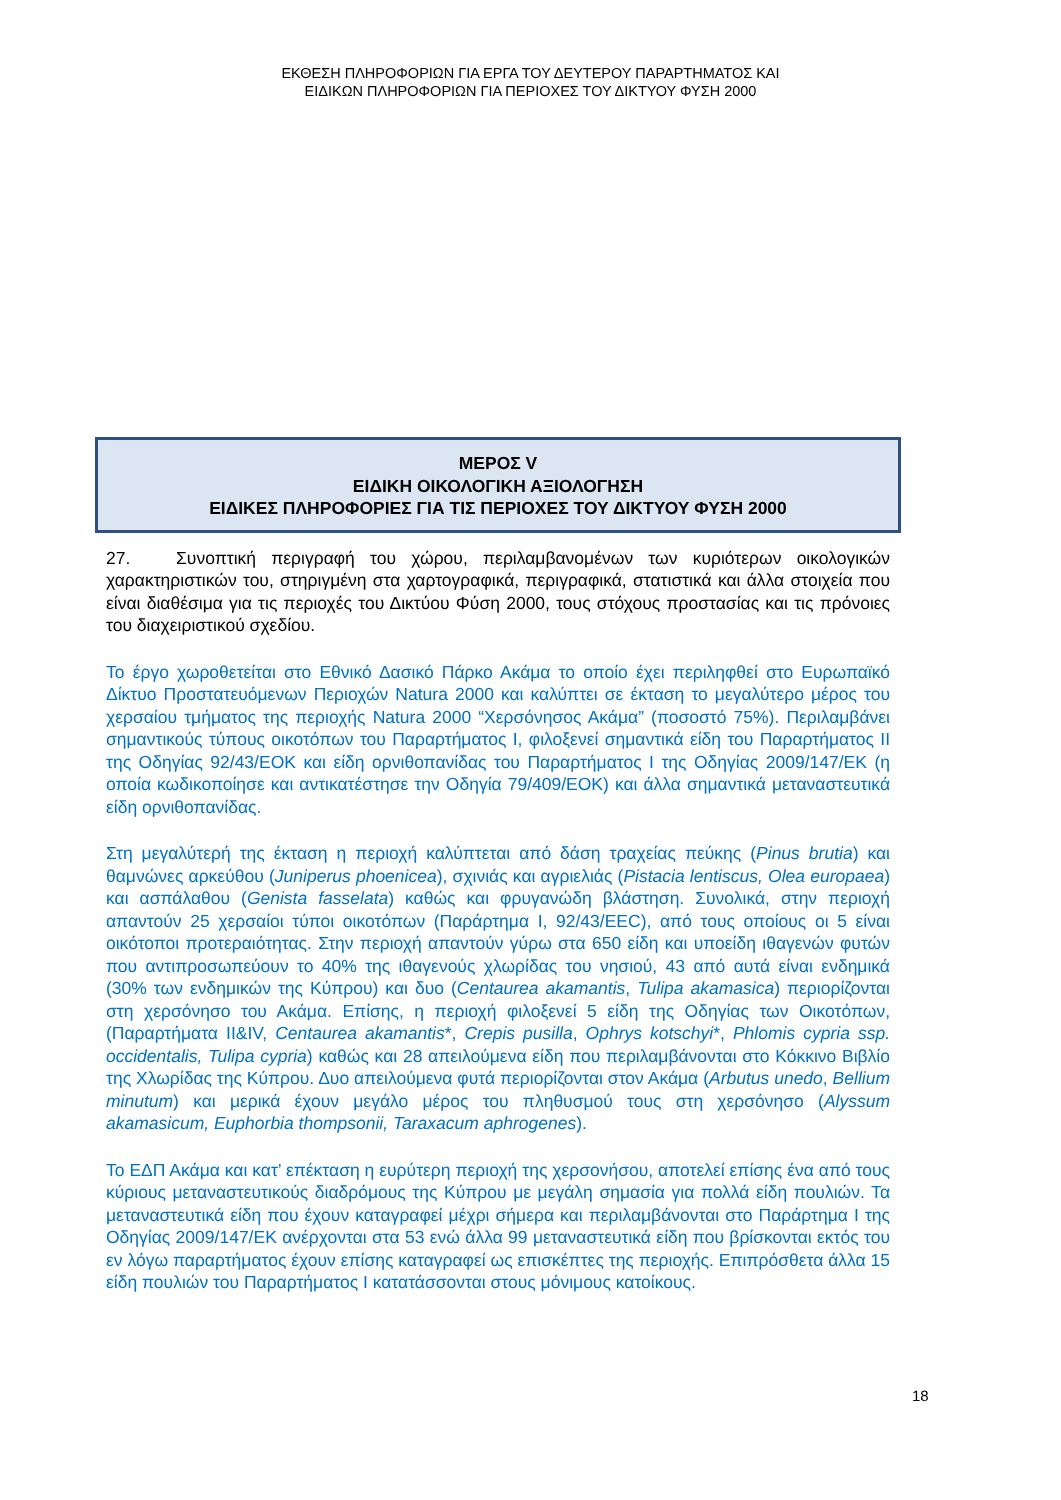ΕΚΘΕΣΗ ΠΛΗΡΟΦΟΡΙΩΝ ΓΙΑ ΕΡΓΑ ΤΟΥ ΔΕΥΤΕΡΟΥ ΠΑΡΑΡΤΗΜΑΤΟΣ ΚΑΙ
ΕΙΔΙΚΩΝ ΠΛΗΡΟΦΟΡΙΩΝ ΓΙΑ ΠΕΡΙΟΧΕΣ ΤΟΥ ΔΙΚΤΥΟΥ ΦΥΣΗ 2000
ΜΕΡΟΣ V
ΕΙΔΙΚΗ ΟΙΚΟΛΟΓΙΚΗ ΑΞΙΟΛΟΓΗΣΗ
ΕΙΔΙΚΕΣ ΠΛΗΡΟΦΟΡΙΕΣ ΓΙΑ ΤΙΣ ΠΕΡΙΟΧΕΣ ΤΟΥ ΔΙΚΤΥΟΥ ΦΥΣΗ 2000
27. Συνοπτική περιγραφή του χώρου, περιλαμβανομένων των κυριότερων οικολογικών χαρακτηριστικών του, στηριγμένη στα χαρτογραφικά, περιγραφικά, στατιστικά και άλλα στοιχεία που είναι διαθέσιμα για τις περιοχές του Δικτύου Φύση 2000, τους στόχους προστασίας και τις πρόνοιες του διαχειριστικού σχεδίου.
Το έργο χωροθετείται στο Εθνικό Δασικό Πάρκο Ακάμα το οποίο έχει περιληφθεί στο Ευρωπαϊκό Δίκτυο Προστατευόμενων Περιοχών Natura 2000 και καλύπτει σε έκταση το μεγαλύτερο μέρος του χερσαίου τμήματος της περιοχής Natura 2000 “Χερσόνησος Ακάμα” (ποσοστό 75%). Περιλαμβάνει σημαντικούς τύπους οικοτόπων του Παραρτήματος Ι, φιλοξενεί σημαντικά είδη του Παραρτήματος ΙΙ της Οδηγίας 92/43/ΕΟΚ και είδη ορνιθοπανίδας του Παραρτήματος Ι της Οδηγίας 2009/147/ΕΚ (η οποία κωδικοποίησε και αντικατέστησε την Οδηγία 79/409/ΕΟΚ) και άλλα σημαντικά μεταναστευτικά είδη ορνιθοπανίδας.
Στη μεγαλύτερή της έκταση η περιοχή καλύπτεται από δάση τραχείας πεύκης (Pinus brutia) και θαμνώνες αρκεύθου (Juniperus phoenicea), σχινιάς και αγριελιάς (Pistacia lentiscus, Olea europaea) και ασπάλαθου (Genista fasselata) καθώς και φρυγανώδη βλάστηση. Συνολικά, στην περιοχή απαντούν 25 χερσαίοι τύποι οικοτόπων (Παράρτημα Ι, 92/43/ΕΕC), από τους οποίους οι 5 είναι οικότοποι προτεραιότητας. Στην περιοχή απαντούν γύρω στα 650 είδη και υποείδη ιθαγενών φυτών που αντιπροσωπεύουν το 40% της ιθαγενούς χλωρίδας του νησιού, 43 από αυτά είναι ενδημικά (30% των ενδημικών της Κύπρου) και δυο (Centaurea akamantis, Tulipa akamasica) περιορίζονται στη χερσόνησο του Ακάμα. Επίσης, η περιοχή φιλοξενεί 5 είδη της Οδηγίας των Οικοτόπων, (Παραρτήματα ΙΙ&ΙV, Centaurea akamantis*, Crepis pusilla, Ophrys kotschyi*, Phlomis cypria ssp. occidentalis, Tulipa cypria) καθώς και 28 απειλούμενα είδη που περιλαμβάνονται στο Κόκκινο Βιβλίο της Χλωρίδας της Κύπρου. Δυο απειλούμενα φυτά περιορίζονται στον Ακάμα (Arbutus unedo, Bellium minutum) και μερικά έχουν μεγάλο μέρος του πληθυσμού τους στη χερσόνησο (Alyssum akamasicum, Euphorbia thompsonii, Taraxacum aphrogenes).
Το ΕΔΠ Ακάμα και κατ’ επέκταση η ευρύτερη περιοχή της χερσονήσου, αποτελεί επίσης ένα από τους κύριους μεταναστευτικούς διαδρόμους της Κύπρου με μεγάλη σημασία για πολλά είδη πουλιών. Τα μεταναστευτικά είδη που έχουν καταγραφεί μέχρι σήμερα και περιλαμβάνονται στο Παράρτημα Ι της Οδηγίας 2009/147/ΕΚ ανέρχονται στα 53 ενώ άλλα 99 μεταναστευτικά είδη που βρίσκονται εκτός του εν λόγω παραρτήματος έχουν επίσης καταγραφεί ως επισκέπτες της περιοχής. Επιπρόσθετα άλλα 15 είδη πουλιών του Παραρτήματος Ι κατατάσσονται στους μόνιμους κατοίκους.
18